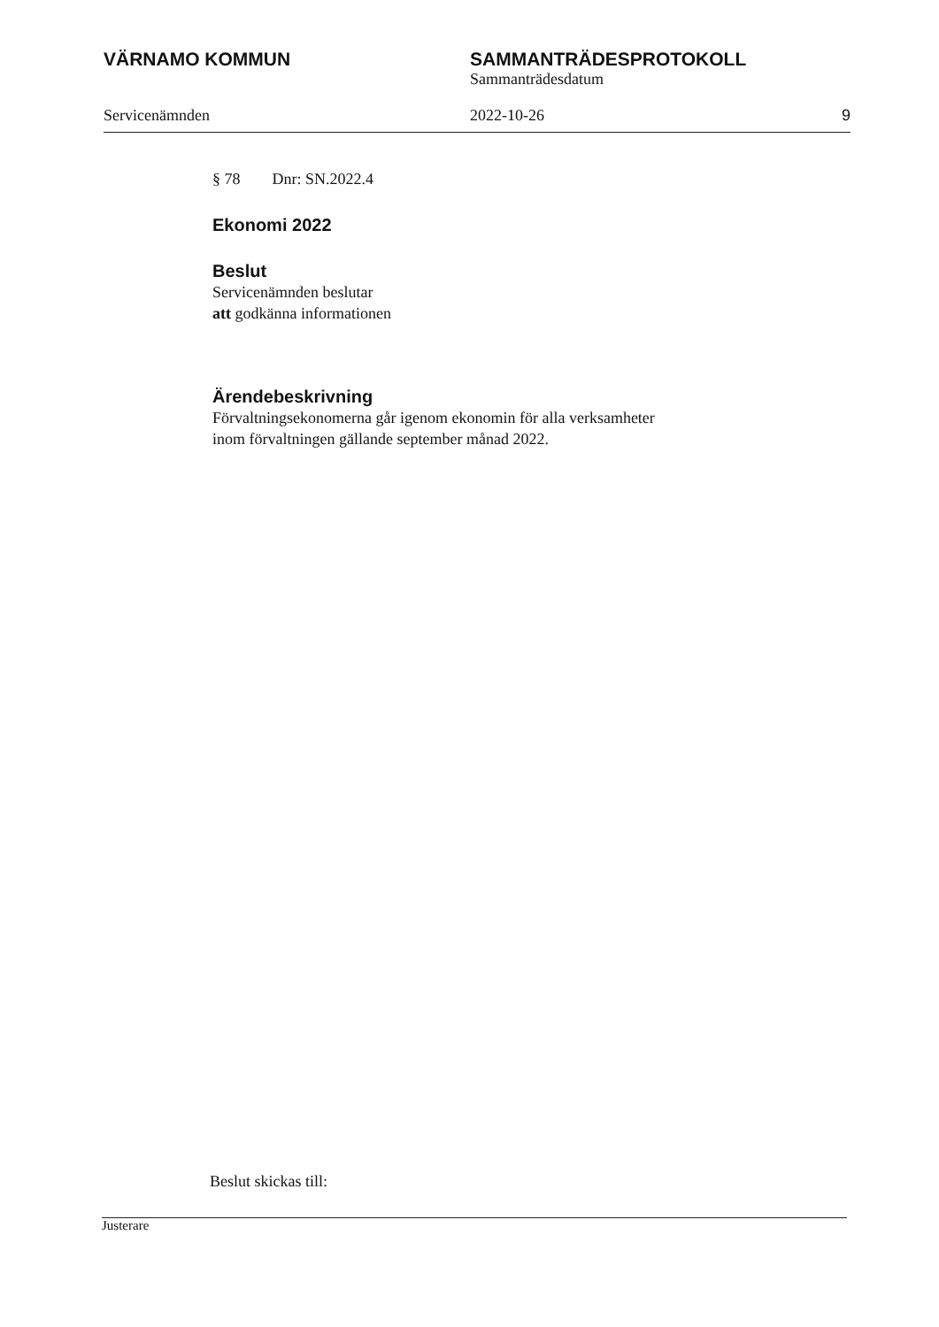VÄRNAMO KOMMUN SAMMANTRÄDESPROTOKOLL
Sammanträdesdatum
Servicenämnden 2022-10-26 9
§ 78 Dnr: SN.2022.4
Ekonomi 2022
Beslut
Servicenämnden beslutar
att godkänna informationen
Ärendebeskrivning
Förvaltningsekonomerna går igenom ekonomin för alla verksamheter inom förvaltningen gällande september månad 2022.
Beslut skickas till:
Justerare